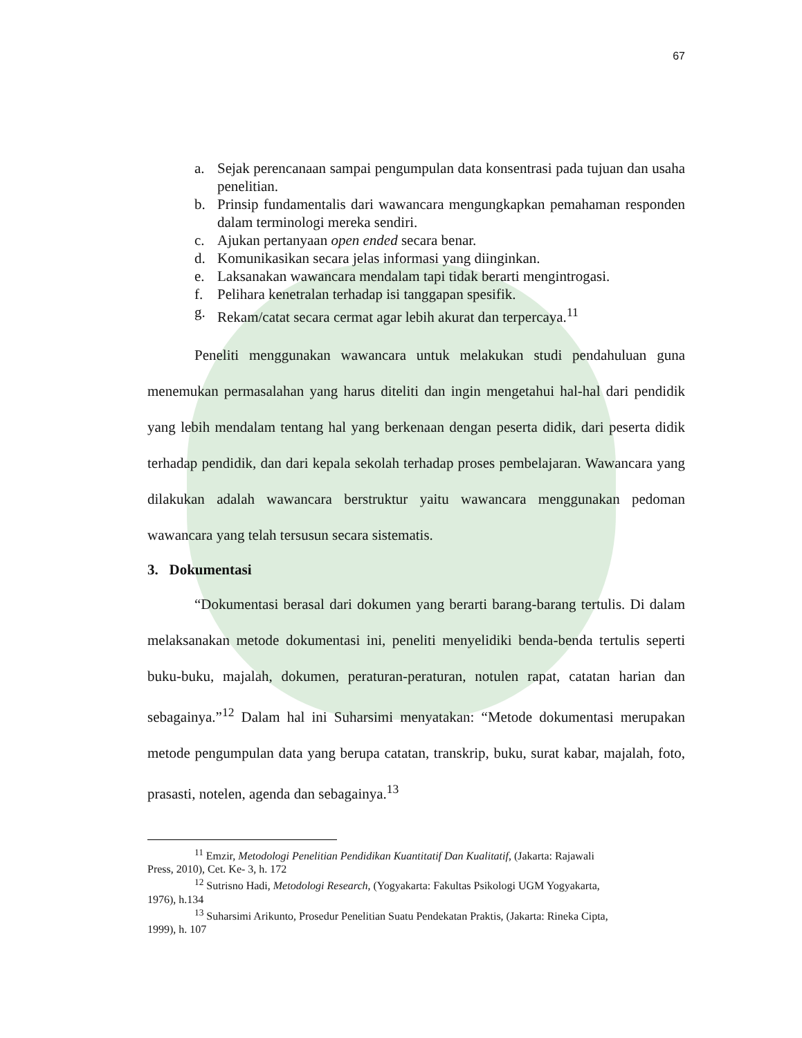67
a. Sejak perencanaan sampai pengumpulan data konsentrasi pada tujuan dan usaha penelitian.
b. Prinsip fundamentalis dari wawancara mengungkapkan pemahaman responden dalam terminologi mereka sendiri.
c. Ajukan pertanyaan open ended secara benar.
d. Komunikasikan secara jelas informasi yang diinginkan.
e. Laksanakan wawancara mendalam tapi tidak berarti mengintrogasi.
f. Pelihara kenetralan terhadap isi tanggapan spesifik.
g. Rekam/catat secara cermat agar lebih akurat dan terpercaya.<sup>11</sup>
Peneliti menggunakan wawancara untuk melakukan studi pendahuluan guna menemukan permasalahan yang harus diteliti dan ingin mengetahui hal-hal dari pendidik yang lebih mendalam tentang hal yang berkenaan dengan peserta didik, dari peserta didik terhadap pendidik, dan dari kepala sekolah terhadap proses pembelajaran. Wawancara yang dilakukan adalah wawancara berstruktur yaitu wawancara menggunakan pedoman wawancara yang telah tersusun secara sistematis.
3. Dokumentasi
“Dokumentasi berasal dari dokumen yang berarti barang-barang tertulis. Di dalam melaksanakan metode dokumentasi ini, peneliti menyelidiki benda-benda tertulis seperti buku-buku, majalah, dokumen, peraturan-peraturan, notulen rapat, catatan harian dan sebagainya.”<sup>12</sup> Dalam hal ini Suharsimi menyatakan: “Metode dokumentasi merupakan metode pengumpulan data yang berupa catatan, transkrip, buku, surat kabar, majalah, foto, prasasti, notelen, agenda dan sebagainya.<sup>13</sup>
<sup>11</sup> Emzir, Metodologi Penelitian Pendidikan Kuantitatif Dan Kualitatif, (Jakarta: Rajawali
Press, 2010), Cet. Ke- 3, h. 172
<sup>12</sup> Sutrisno Hadi, Metodologi Research, (Yogyakarta: Fakultas Psikologi UGM Yogyakarta,
1976), h.134
<sup>13</sup> Suharsimi Arikunto, Prosedur Penelitian Suatu Pendekatan Praktis, (Jakarta: Rineka Cipta,
1999), h. 107